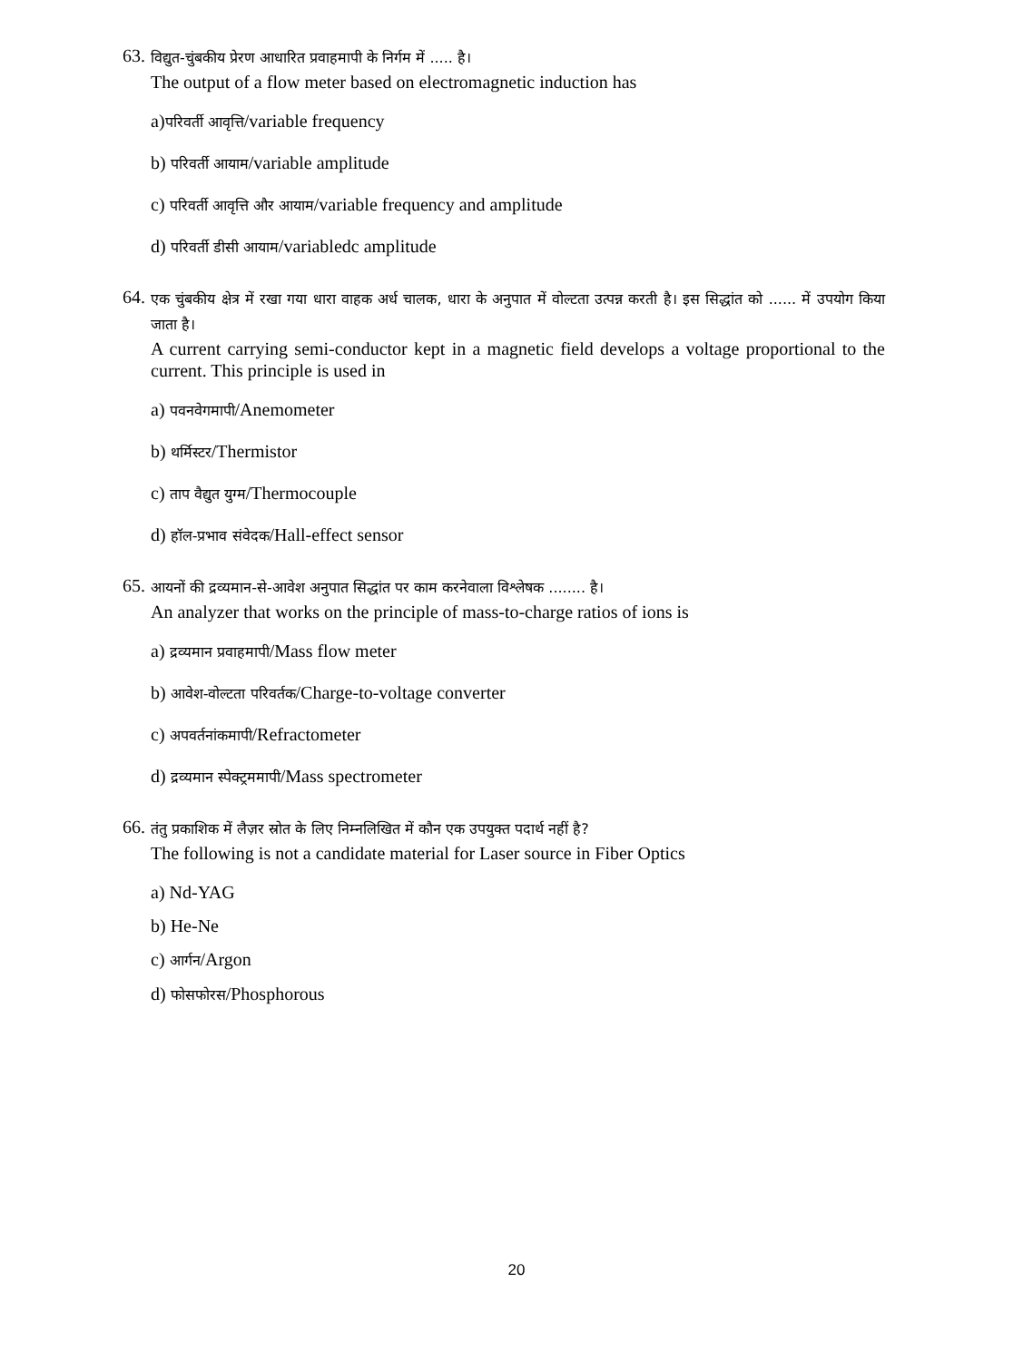63. विद्युत-चुंबकीय प्रेरण आधारित प्रवाहमापी के निर्गम में ..... है।
The output of a flow meter based on electromagnetic induction has
a)परिवर्ती आवृत्ति/variable frequency
b) परिवर्ती आयाम/variable amplitude
c) परिवर्ती आवृत्ति और आयाम/variable frequency and amplitude
d) परिवर्ती डीसी आयाम/variabledc amplitude
64. एक चुंबकीय क्षेत्र में रखा गया धारा वाहक अर्ध चालक, धारा के अनुपात में वोल्टता उत्पन्न करती है। इस सिद्धांत को ...... में उपयोग किया जाता है।
A current carrying semi-conductor kept in a magnetic field develops a voltage proportional to the current. This principle is used in
a) पवनवेगमापी/Anemometer
b) थर्मिस्टर/Thermistor
c) ताप वैद्युत युग्म/Thermocouple
d) हॉल-प्रभाव संवेदक/Hall-effect sensor
65. आयनों की द्रव्यमान-से-आवेश अनुपात सिद्धांत पर काम करनेवाला विश्लेषक ........ है।
An analyzer that works on the principle of mass-to-charge ratios of ions is
a) द्रव्यमान प्रवाहमापी/Mass flow meter
b) आवेश-वोल्टता परिवर्तक/Charge-to-voltage converter
c) अपवर्तनांकमापी/Refractometer
d) द्रव्यमान स्पेक्ट्रममापी/Mass spectrometer
66. तंतु प्रकाशिक में लैज़र स्रोत के लिए निम्नलिखित में कौन एक उपयुक्त पदार्थ नहीं है?
The following is not a candidate material for Laser source in Fiber Optics
a) Nd-YAG
b) He-Ne
c) आर्गन/Argon
d) फोसफोरस/Phosphorous
20